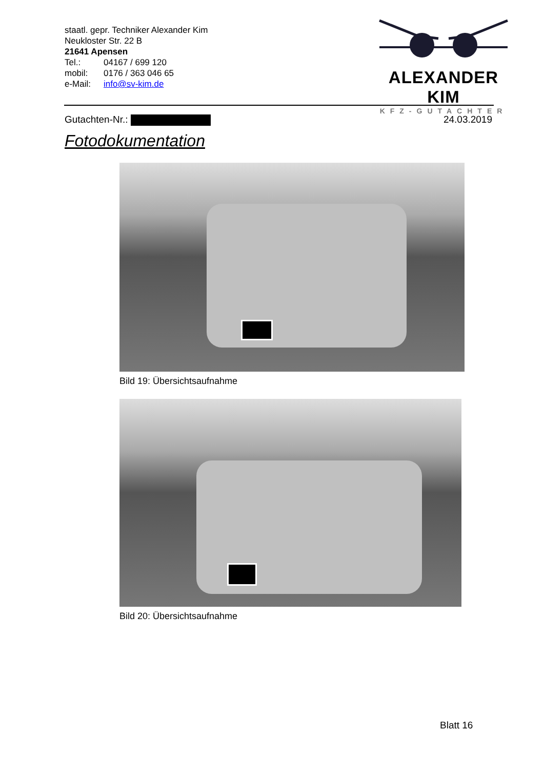staatl. gepr. Techniker Alexander Kim
Neukloster Str. 22 B
21641 Apensen
Tel.: 04167 / 699 120
mobil: 0176 / 363 046 65
e-Mail: info@sv-kim.de
ALEXANDER KIM
KFZ-GUTACHTER
Gutachten-Nr.: 24.03.2019
Fotodokumentation
Bild 19: Übersichtsaufnahme
Bild 20: Übersichtsaufnahme
Blatt 16